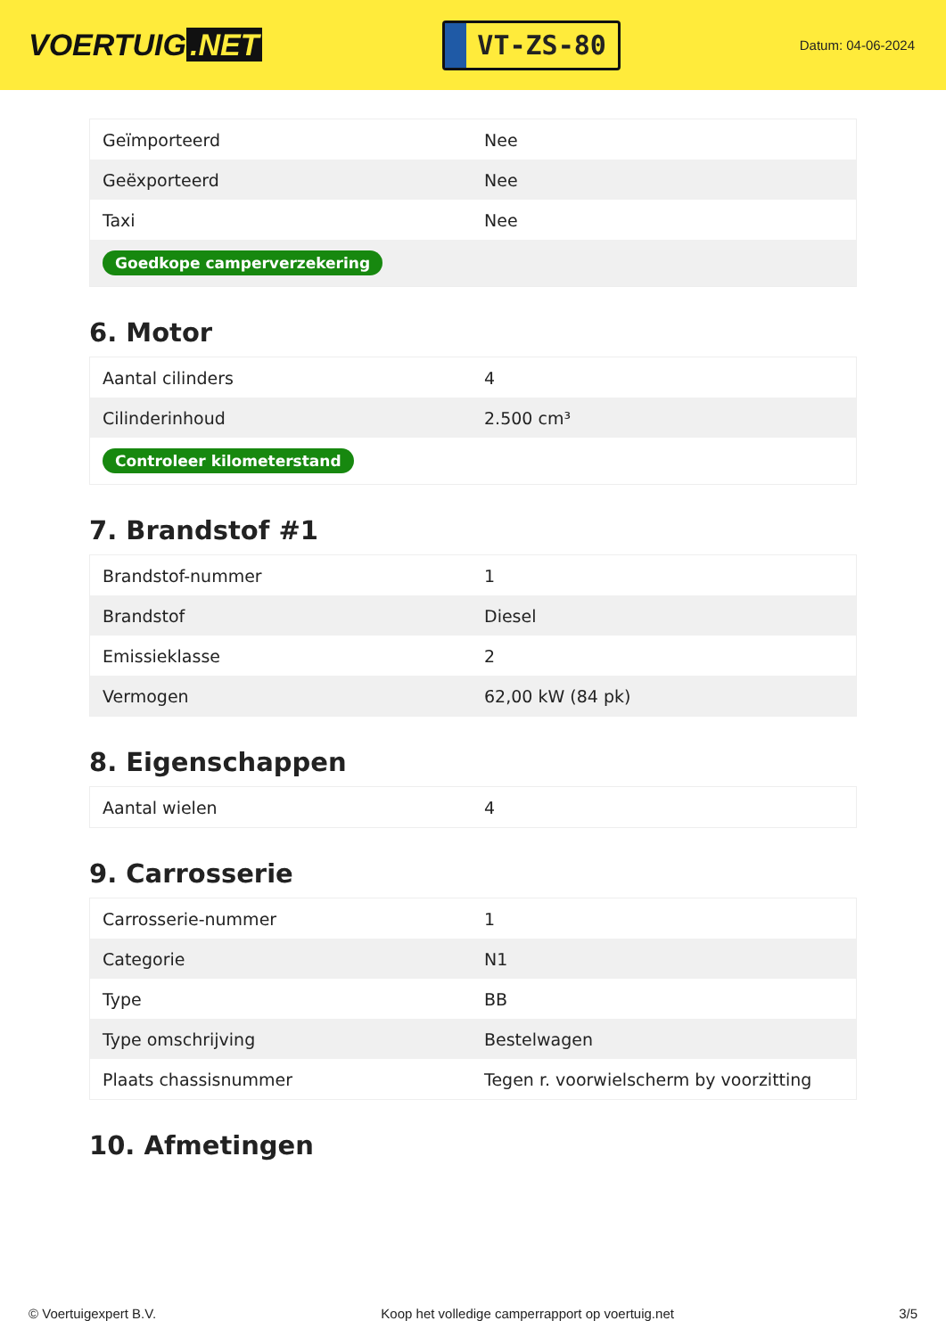VOERTUIG.NET
VT-ZS-80
Datum: 04-06-2024
| Geïmporteerd | Nee |
| Geëxporteerd | Nee |
| Taxi | Nee |
| Goedkope camperverzekering | |
6. Motor
| Aantal cilinders | 4 |
| Cilinderinhoud | 2.500 cm³ |
| Controleer kilometerstand | |
7. Brandstof #1
| Brandstof-nummer | 1 |
| Brandstof | Diesel |
| Emissieklasse | 2 |
| Vermogen | 62,00 kW (84 pk) |
8. Eigenschappen
| Aantal wielen | 4 |
9. Carrosserie
| Carrosserie-nummer | 1 |
| Categorie | N1 |
| Type | BB |
| Type omschrijving | Bestelwagen |
| Plaats chassisnummer | Tegen r. voorwielscherm by voorzitting |
10. Afmetingen
© Voertuigexpert B.V. Koop het volledige camperrapport op voertuig.net 3/5